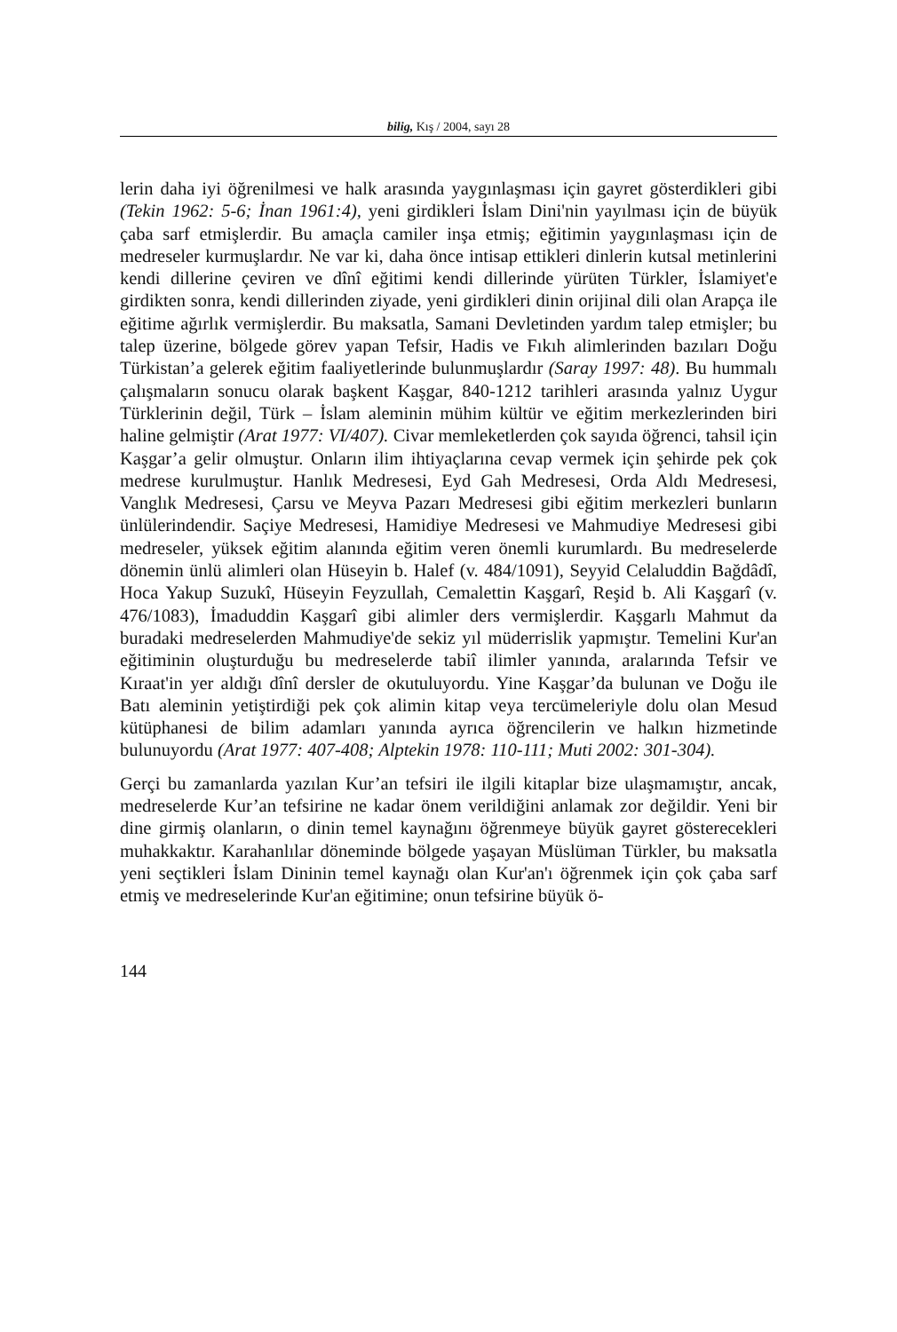bilig, Kış / 2004, sayı 28
lerin daha iyi öğrenilmesi ve halk arasında yaygınlaşması için gayret gösterdikleri gibi (Tekin 1962: 5-6; İnan 1961:4), yeni girdikleri İslam Dini'nin yayılması için de büyük çaba sarf etmişlerdir. Bu amaçla camiler inşa etmiş; eğitimin yaygınlaşması için de medreseler kurmuşlardır. Ne var ki, daha önce intisap ettikleri dinlerin kutsal metinlerini kendi dillerine çeviren ve dînî eğitimi kendi dillerinde yürüten Türkler, İslamiyet'e girdikten sonra, kendi dillerinden ziyade, yeni girdikleri dinin orijinal dili olan Arapça ile eğitime ağırlık vermişlerdir. Bu maksatla, Samani Devletinden yardım talep etmişler; bu talep üzerine, bölgede görev yapan Tefsir, Hadis ve Fıkıh alimlerinden bazıları Doğu Türkistan’a gelerek eğitim faaliyetlerinde bulunmuşlardır (Saray 1997: 48). Bu hummalı çalışmaların sonucu olarak başkent Kaşgar, 840-1212 tarihleri arasında yalnız Uygur Türklerinin değil, Türk – İslam aleminin mühim kültür ve eğitim merkezlerinden biri haline gelmiştir (Arat 1977: VI/407). Civar memleketlerden çok sayıda öğrenci, tahsil için Kaşgar’a gelir olmuştur. Onların ilim ihtiyaçlarına cevap vermek için şehirde pek çok medrese kurulmuştur. Hanlık Medresesi, Eyd Gah Medresesi, Orda Aldı Medresesi, Vanglık Medresesi, Çarsu ve Meyva Pazarı Medresesi gibi eğitim merkezleri bunların ünlülerindendir. Saçiye Medresesi, Hamidiye Medresesi ve Mahmudiye Medresesi gibi medreseler, yüksek eğitim alanında eğitim veren önemli kurumlardı. Bu medreselerde dönemin ünlü alimleri olan Hüseyin b. Halef (v. 484/1091), Seyyid Celaluddin Bağdâdî, Hoca Yakup Suzukî, Hüseyin Feyzullah, Cemalettin Kaşgarî, Reşid b. Ali Kaşgarî (v. 476/1083), İmaduddin Kaşgarî gibi alimler ders vermişlerdir. Kaşgarlı Mahmut da buradaki medreselerden Mahmudiye'de sekiz yıl müderrislik yapmıştır. Temelini Kur'an eğitiminin oluşturduğu bu medreselerde tabiî ilimler yanında, aralarında Tefsir ve Kıraat'in yer aldığı dînî dersler de okutuluyordu. Yine Kaşgar’da bulunan ve Doğu ile Batı aleminin yetiştirdiği pek çok alimin kitap veya tercümeleriyle dolu olan Mesud kütüphanesi de bilim adamları yanında ayrıca öğrencilerin ve halkın hizmetinde bulunuyordu (Arat 1977: 407-408; Alptekin 1978: 110-111; Muti 2002: 301-304).
Gerçi bu zamanlarda yazılan Kur’an tefsiri ile ilgili kitaplar bize ulaşmamıştır, ancak, medreselerde Kur’an tefsirine ne kadar önem verildiğini anlamak zor değildir. Yeni bir dine girmiş olanların, o dinin temel kaynağını öğrenmeye büyük gayret göstere­cekleri muhakkaktır. Karahanlılar döneminde bölgede yaşayan Müslüman Türkler, bu maksatla yeni seçtikleri İslam Dininin temel kaynağı olan Kur'an'ı öğrenmek için çok çaba sarf etmiş ve medreselerinde Kur'an eğitimine; onun tefsirine büyük ö-
144